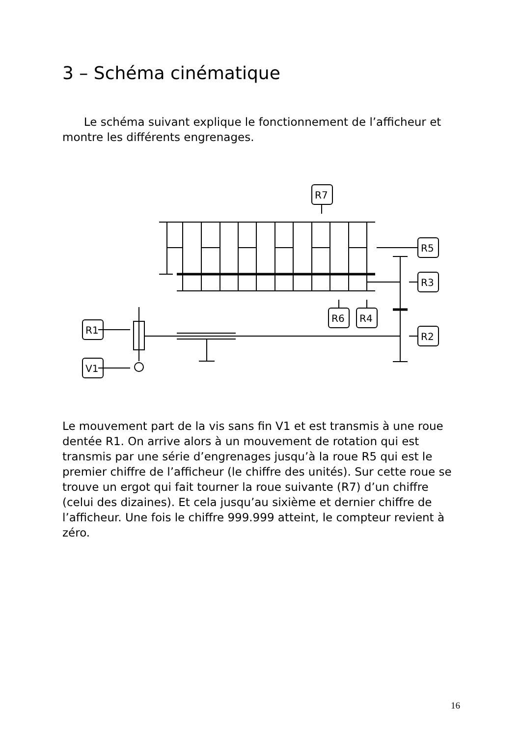3 – Schéma cinématique
Le schéma suivant explique le fonctionnement de l’afficheur et montre les différents engrenages.
R7
R5
R3
R2
R6
R4
R1
V1
Le mouvement part de la vis sans fin V1 et est transmis à une roue dentée R1. On arrive alors à un mouvement de rotation qui est transmis par une série d’engrenages jusqu’à la roue R5 qui est le premier chiffre de l’afficheur (le chiffre des unités). Sur cette roue se trouve un ergot qui fait tourner la roue suivante (R7) d’un chiffre (celui des dizaines). Et cela jusqu’au sixième et dernier chiffre de l’afficheur. Une fois le chiffre 999.999 atteint, le compteur revient à zéro.
16